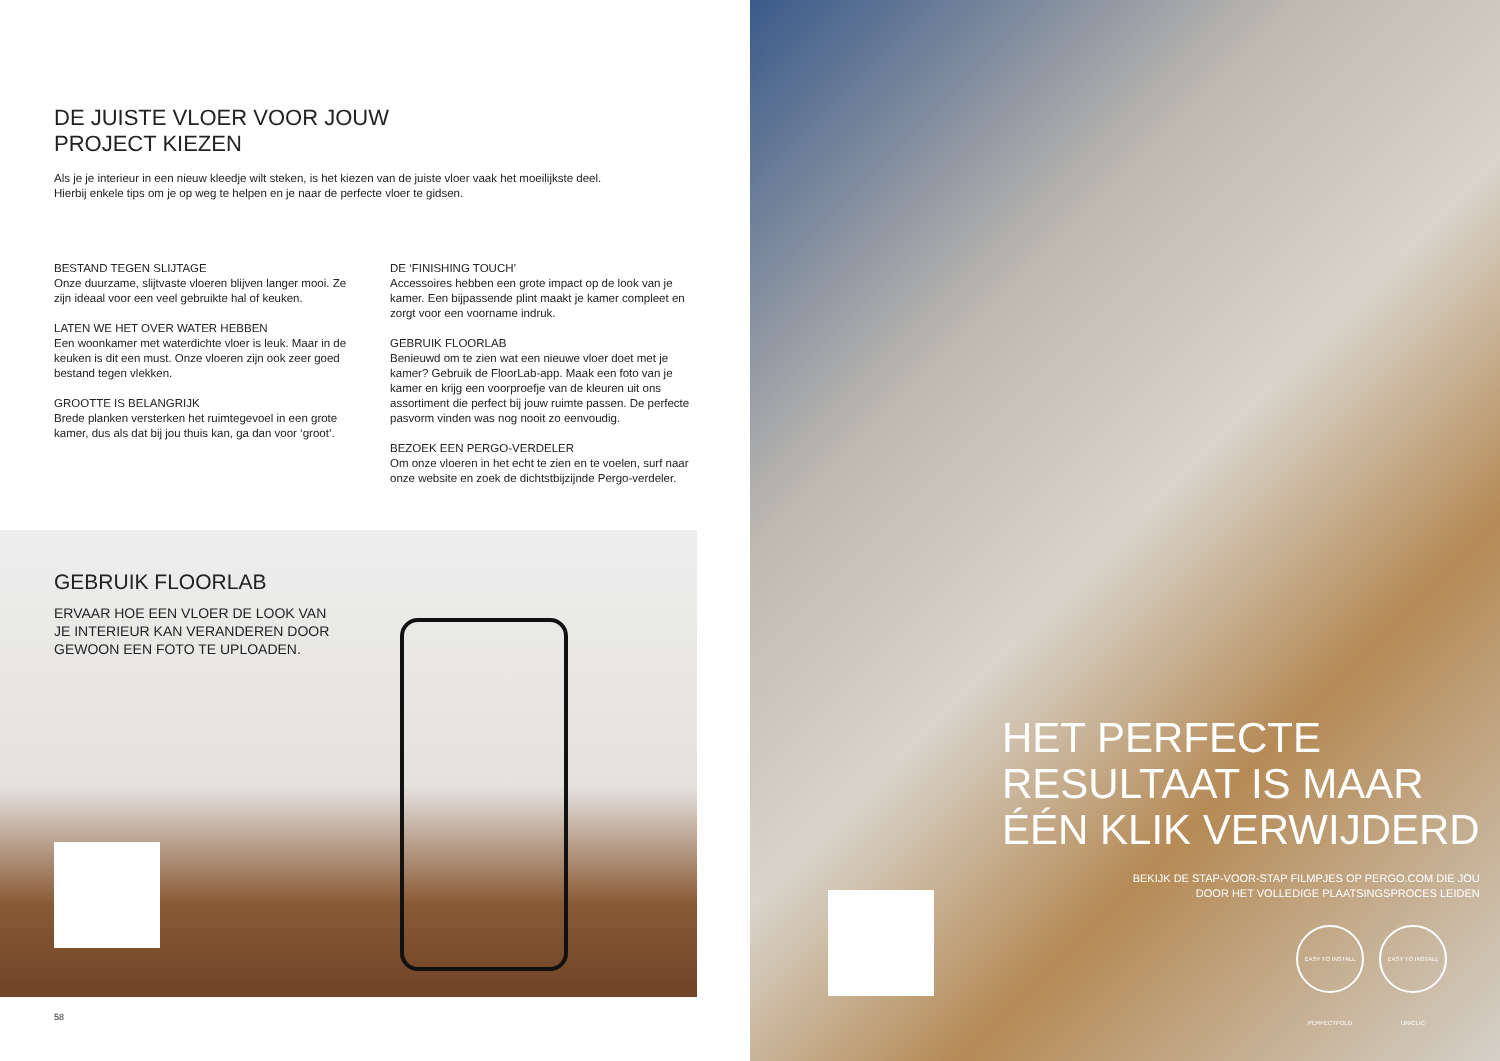DE JUISTE VLOER VOOR JOUW
PROJECT KIEZEN
Als je je interieur in een nieuw kleedje wilt steken, is het kiezen van de juiste vloer vaak het moeilijkste deel.
Hierbij enkele tips om je op weg te helpen en je naar de perfecte vloer te gidsen.
BESTAND TEGEN SLIJTAGE
Onze duurzame, slijtvaste vloeren blijven langer mooi. Ze zijn ideaal voor een veel gebruikte hal of keuken.
LATEN WE HET OVER WATER HEBBEN
Een woonkamer met waterdichte vloer is leuk. Maar in de keuken is dit een must. Onze vloeren zijn ook zeer goed bestand tegen vlekken.
GROOTTE IS BELANGRIJK
Brede planken versterken het ruimtegevoel in een grote kamer, dus als dat bij jou thuis kan, ga dan voor ‘groot’.
DE ‘FINISHING TOUCH’
Accessoires hebben een grote impact op de look van je kamer. Een bijpassende plint maakt je kamer compleet en zorgt voor een voorname indruk.
GEBRUIK FLOORLAB
Benieuwd om te zien wat een nieuwe vloer doet met je kamer? Gebruik de FloorLab-app. Maak een foto van je kamer en krijg een voorproefje van de kleuren uit ons assortiment die perfect bij jouw ruimte passen. De perfecte pasvorm vinden was nog nooit zo eenvoudig.
BEZOEK EEN PERGO-VERDELER
Om onze vloeren in het echt te zien en te voelen, surf naar onze website en zoek de dichtstbijzijnde Pergo-verdeler.
GEBRUIK FLOORLAB
ERVAAR HOE EEN VLOER DE LOOK VAN
JE INTERIEUR KAN VERANDEREN DOOR
GEWOON EEN FOTO TE UPLOADEN.
58
HET PERFECTE
RESULTAAT IS MAAR
ÉÉN KLIK VERWIJDERD
BEKIJK DE STAP-VOOR-STAP FILMPJES OP PERGO.COM DIE JOU
DOOR HET VOLLEDIGE PLAATSINGSPROCES LEIDEN
EASY TO INSTALL PERFECTFOLD
EASY TO INSTALL UNICLIC